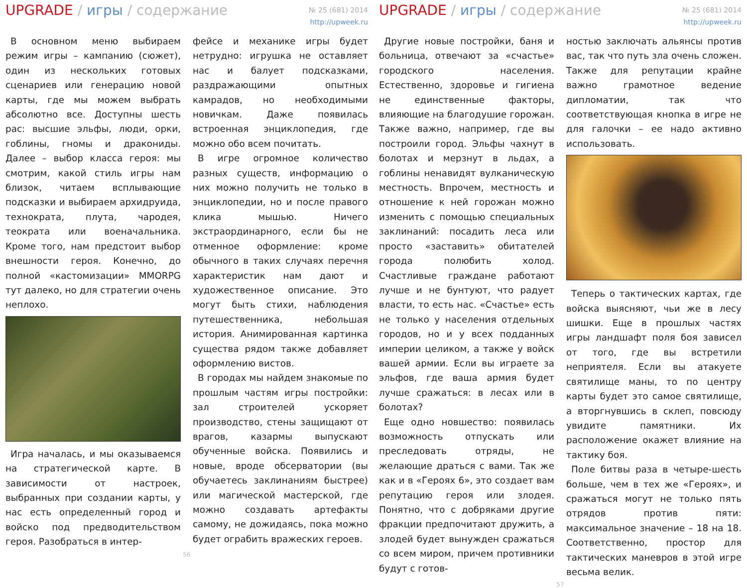UPGRADE / игры / содержание
№ 25 (681) 2014
http://upweek.ru
В основном меню выбираем режим игры – кампанию (сюжет), один из нескольких готовых сценариев или генерацию новой карты, где мы можем выбрать абсолютно все. Доступны шесть рас: высшие эльфы, люди, орки, гоблины, гномы и дракониды. Далее – выбор класса героя: мы смотрим, какой стиль игры нам близок, читаем всплывающие подсказки и выбираем архидруида, технократа, плута, чародея, теократа или военачальника. Кроме того, нам предстоит выбор внешности героя. Конечно, до полной «кастомизации» MMORPG тут далеко, но для стратегии очень неплохо.
Игра началась, и мы оказываемся на стратегической карте. В зависимости от настроек, выбранных при создании карты, у нас есть определенный город и войско под предводительством героя. Разобраться в интер-
фейсе и механике игры будет нетрудно: игрушка не оставляет нас и балует подсказками, раздражающими опытных камрадов, но необходимыми новичкам. Даже появилась встроенная энциклопедия, где можно обо всем почитать.
В игре огромное количество разных существ, информацию о них можно получить не только в энциклопедии, но и после правого клика мышью. Ничего экстраординарного, если бы не отменное оформление: кроме обычного в таких случаях перечня характеристик нам дают и художественное описание. Это могут быть стихи, наблюдения путешественника, небольшая история. Анимированная картинка существа рядом также добавляет оформлению вистов.
В городах мы найдем знакомые по прошлым частям игры постройки: зал строителей ускоряет производство, стены защищают от врагов, казармы выпускают обученные войска. Появились и новые, вроде обсерватории (вы обучаетесь заклинаниям быстрее) или магической мастерской, где можно создавать артефакты самому, не дожидаясь, пока можно будет ограбить вражеских героев.
56
UPGRADE / игры / содержание
№ 25 (681) 2014
http://upweek.ru
Другие новые постройки, баня и больница, отвечают за «счастье» городского населения. Естественно, здоровье и гигиена не единственные факторы, влияющие на благодушие горожан. Также важно, например, где вы построили город. Эльфы чахнут в болотах и мерзнут в льдах, а гоблины ненавидят вулканическую местность. Впрочем, местность и отношение к ней горожан можно изменить с помощью специальных заклинаний: посадить леса или просто «заставить» обитателей города полюбить холод. Счастливые граждане работают лучше и не бунтуют, что радует власти, то есть нас. «Счастье» есть не только у населения отдельных городов, но и у всех подданных империи целиком, а также у войск вашей армии. Если вы играете за эльфов, где ваша армия будет лучше сражаться: в лесах или в болотах?
Еще одно новшество: появилась возможность отпускать или преследовать отряды, не желающие драться с вами. Так же как и в «Героях 6», это создает вам репутацию героя или злодея. Понятно, что с добряками другие фракции предпочитают дружить, а злодей будет вынужден сражаться со всем миром, причем противники будут с готов-
ностью заключать альянсы против вас, так что путь зла очень сложен. Также для репутации крайне важно грамотное ведение дипломатии, так что соответствующая кнопка в игре не для галочки – ее надо активно использовать.
Теперь о тактических картах, где войска выясняют, чьи же в лесу шишки. Еще в прошлых частях игры ландшафт поля боя зависел от того, где вы встретили неприятеля. Если вы атакуете святилище маны, то по центру карты будет это самое святилище, а вторгнувшись в склеп, повсюду увидите памятники. Их расположение окажет влияние на тактику боя.
Поле битвы раза в четыре-шесть больше, чем в тех же «Героях», и сражаться могут не только пять отрядов против пяти: максимальное значение – 18 на 18. Соответственно, простор для тактических маневров в этой игре весьма велик.
57